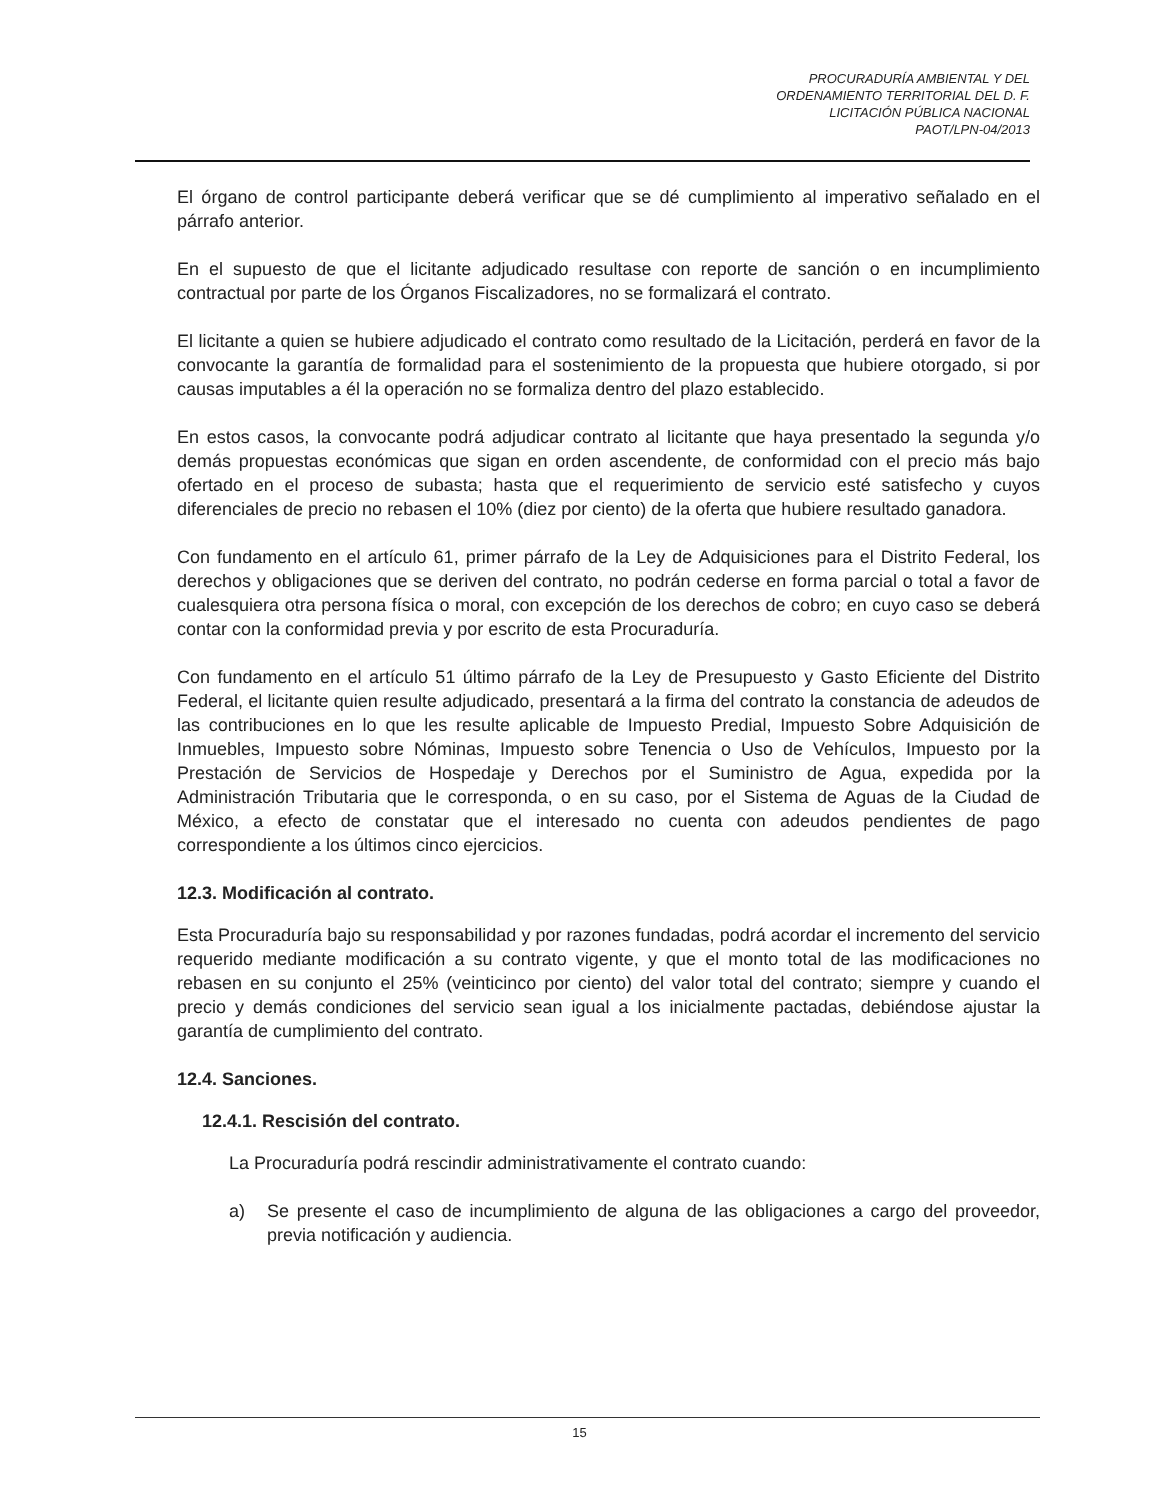PROCURADURÍA AMBIENTAL Y DEL
ORDENAMIENTO TERRITORIAL DEL D. F.
LICITACIÓN PÚBLICA NACIONAL
PAOT/LPN-04/2013
El órgano de control participante deberá verificar que se dé cumplimiento al imperativo señalado en el párrafo anterior.
En el supuesto de que el licitante adjudicado resultase con reporte de sanción o en incumplimiento contractual por parte de los Órganos Fiscalizadores, no se formalizará el contrato.
El licitante a quien se hubiere adjudicado el contrato como resultado de la Licitación, perderá en favor de la convocante la garantía de formalidad para el sostenimiento de la propuesta que hubiere otorgado, si por causas imputables a él la operación no se formaliza dentro del plazo establecido.
En estos casos, la convocante podrá adjudicar contrato al licitante que haya presentado la segunda y/o demás propuestas económicas que sigan en orden ascendente, de conformidad con el precio más bajo ofertado en el proceso de subasta; hasta que el requerimiento de servicio esté satisfecho y cuyos diferenciales de precio no rebasen el 10% (diez por ciento) de la oferta que hubiere resultado ganadora.
Con fundamento en el artículo 61, primer párrafo de la Ley de Adquisiciones para el Distrito Federal, los derechos y obligaciones que se deriven del contrato, no podrán cederse en forma parcial o total a favor de cualesquiera otra persona física o moral, con excepción de los derechos de cobro; en cuyo caso se deberá contar con la conformidad previa y por escrito de esta Procuraduría.
Con fundamento en el artículo 51 último párrafo de la Ley de Presupuesto y Gasto Eficiente del Distrito Federal, el licitante quien resulte adjudicado, presentará a la firma del contrato la constancia de adeudos de las contribuciones en lo que les resulte aplicable de Impuesto Predial, Impuesto Sobre Adquisición de Inmuebles, Impuesto sobre Nóminas, Impuesto sobre Tenencia o Uso de Vehículos, Impuesto por la Prestación de Servicios de Hospedaje y Derechos por el Suministro de Agua, expedida por la Administración Tributaria que le corresponda, o en su caso, por el Sistema de Aguas de la Ciudad de México, a efecto de constatar que el interesado no cuenta con adeudos pendientes de pago correspondiente a los últimos cinco ejercicios.
12.3. Modificación al contrato.
Esta Procuraduría bajo su responsabilidad y por razones fundadas, podrá acordar el incremento del servicio requerido mediante modificación a su contrato vigente, y que el monto total de las modificaciones no rebasen en su conjunto el 25% (veinticinco por ciento) del valor total del contrato; siempre y cuando el precio y demás condiciones del servicio sean igual a los inicialmente pactadas, debiéndose ajustar la garantía de cumplimiento del contrato.
12.4. Sanciones.
12.4.1. Rescisión del contrato.
La Procuraduría podrá rescindir administrativamente el contrato cuando:
a) Se presente el caso de incumplimiento de alguna de las obligaciones a cargo del proveedor, previa notificación y audiencia.
15